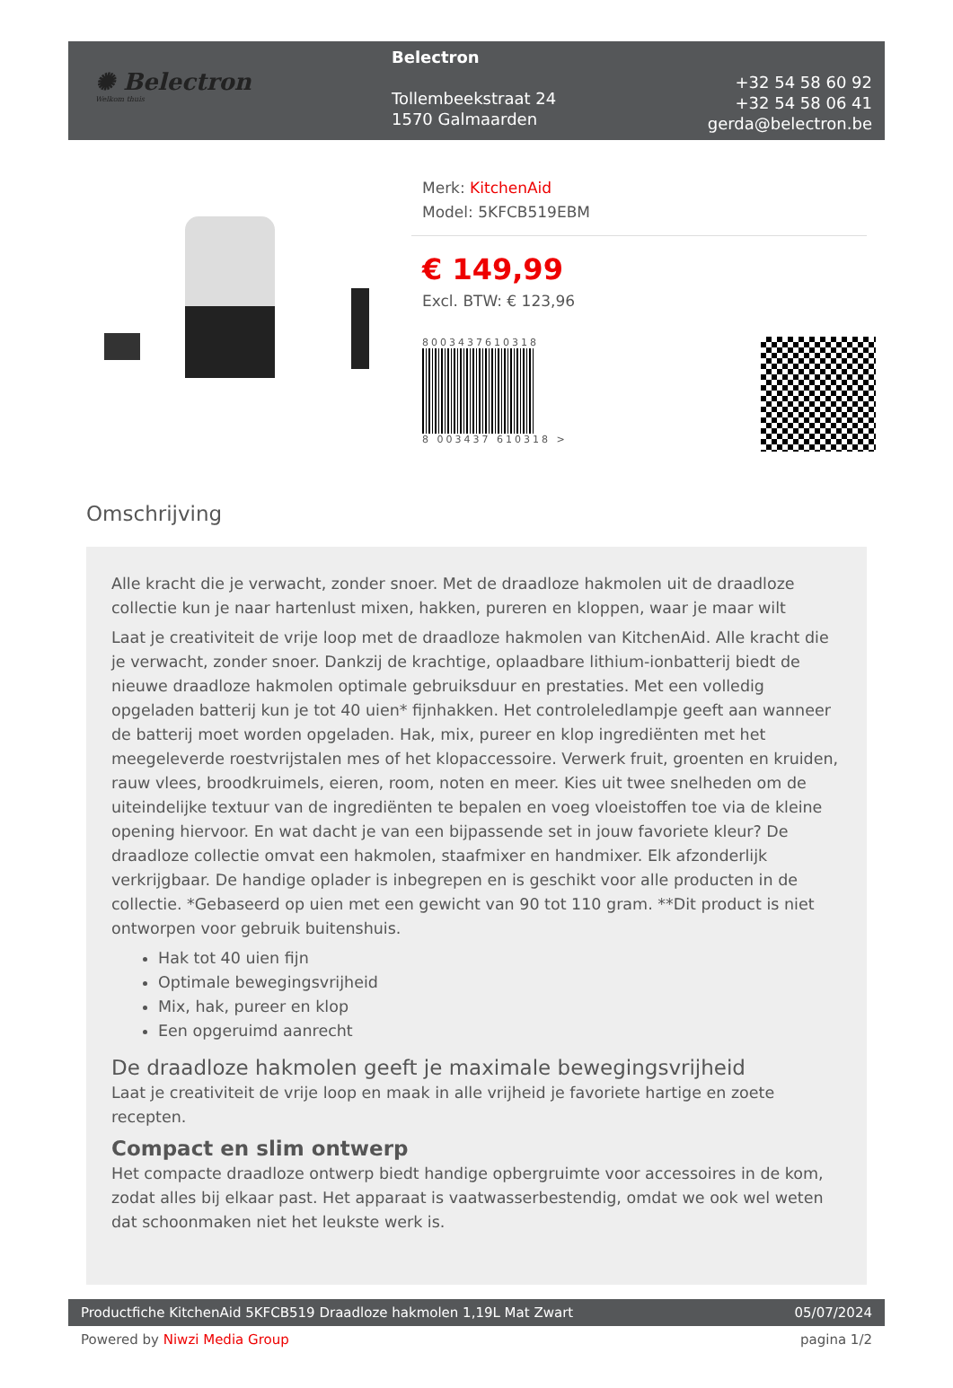✺ Belectron
Welkom thuis
Belectron
Tollembeekstraat 24
1570 Galmaarden
+32 54 58 60 92
+32 54 58 06 41
gerda@belectron.be
Merk: KitchenAid
Model: 5KFCB519EBM
€ 149,99
Excl. BTW: € 123,96
8003437610318
8 003437 610318 >
Omschrijving
Alle kracht die je verwacht, zonder snoer. Met de draadloze hakmolen uit de draadloze collectie kun je naar hartenlust mixen, hakken, pureren en kloppen, waar je maar wilt
Laat je creativiteit de vrije loop met de draadloze hakmolen van KitchenAid. Alle kracht die je verwacht, zonder snoer. Dankzij de krachtige, oplaadbare lithium-ionbatterij biedt de nieuwe draadloze hakmolen optimale gebruiksduur en prestaties. Met een volledig opgeladen batterij kun je tot 40 uien* fijnhakken. Het controleledlampje geeft aan wanneer de batterij moet worden opgeladen. Hak, mix, pureer en klop ingrediënten met het meegeleverde roestvrijstalen mes of het klopaccessoire. Verwerk fruit, groenten en kruiden, rauw vlees, broodkruimels, eieren, room, noten en meer. Kies uit twee snelheden om de uiteindelijke textuur van de ingrediënten te bepalen en voeg vloeistoffen toe via de kleine opening hiervoor. En wat dacht je van een bijpassende set in jouw favoriete kleur? De draadloze collectie omvat een hakmolen, staafmixer en handmixer. Elk afzonderlijk verkrijgbaar. De handige oplader is inbegrepen en is geschikt voor alle producten in de collectie. *Gebaseerd op uien met een gewicht van 90 tot 110 gram. **Dit product is niet ontworpen voor gebruik buitenshuis.
Hak tot 40 uien fijn
Optimale bewegingsvrijheid
Mix, hak, pureer en klop
Een opgeruimd aanrecht
De draadloze hakmolen geeft je maximale bewegingsvrijheid
Laat je creativiteit de vrije loop en maak in alle vrijheid je favoriete hartige en zoete recepten.
Compact en slim ontwerp
Het compacte draadloze ontwerp biedt handige opbergruimte voor accessoires in de kom, zodat alles bij elkaar past. Het apparaat is vaatwasserbestendig, omdat we ook wel weten dat schoonmaken niet het leukste werk is.
Productfiche KitchenAid 5KFCB519 Draadloze hakmolen 1,19L Mat Zwart 05/07/2024
Powered by Niwzi Media Group pagina 1/2